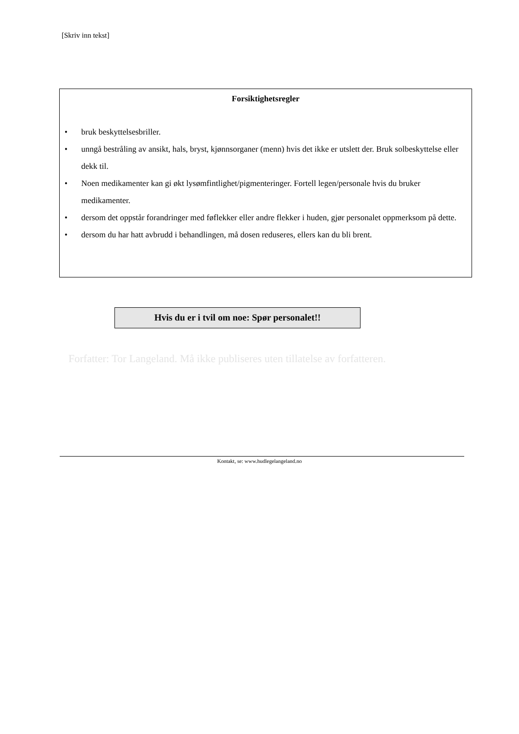[Skriv inn tekst]
Forsiktighetsregler
• bruk beskyttelsesbriller.
• unngå bestråling av ansikt, hals, bryst, kjønnsorganer (menn) hvis det ikke er utslett der. Bruk solbeskyttelse eller dekk til.
• Noen medikamenter kan gi økt lysømfintlighet/pigmenteringer. Fortell legen/personale hvis du bruker medikamenter.
• dersom det oppstår forandringer med føflekker eller andre flekker i huden, gjør personalet oppmerksom på dette.
• dersom du har hatt avbrudd i behandlingen, må dosen reduseres, ellers kan du bli brent.
Hvis du er i tvil om noe: Spør personalet!!
Forfatter: Tor Langeland. Må ikke publiseres uten tillatelse av forfatteren.
Kontakt, se: www.hudlegelangeland.no